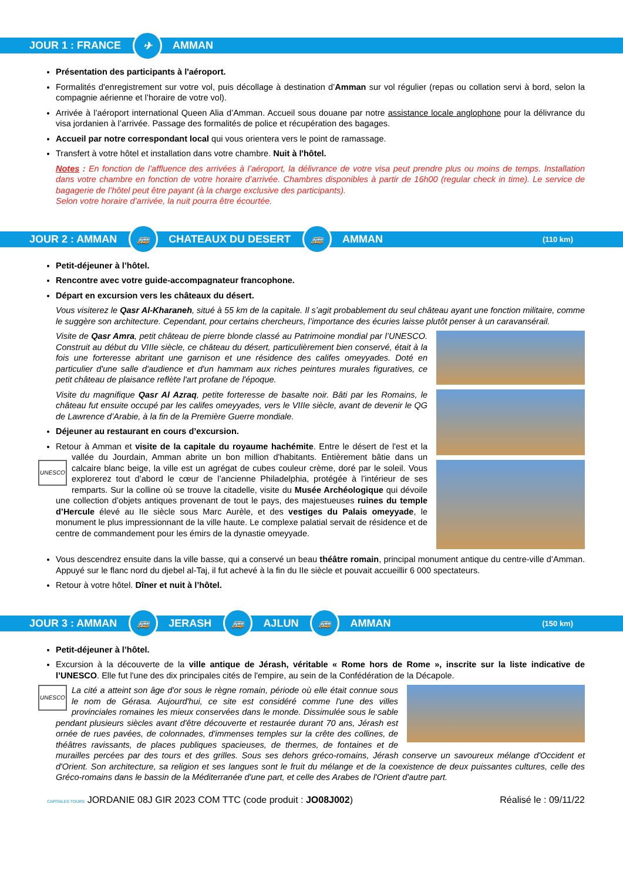JOUR 1 : FRANCE ✈ AMMAN
Présentation des participants à l'aéroport.
Formalités d'enregistrement sur votre vol, puis décollage à destination d’Amman sur vol régulier (repas ou collation servi à bord, selon la compagnie aérienne et l’horaire de votre vol).
Arrivée à l’aéroport international Queen Alia d’Amman. Accueil sous douane par notre assistance locale anglophone pour la délivrance du visa jordanien à l’arrivée. Passage des formalités de police et récupération des bagages.
Accueil par notre correspondant local qui vous orientera vers le point de ramassage.
Transfert à votre hôtel et installation dans votre chambre. Nuit à l'hôtel.
Notes : En fonction de l’affluence des arrivées à l’aéroport, la délivrance de votre visa peut prendre plus ou moins de temps. Installation dans votre chambre en fonction de votre horaire d’arrivée. Chambres disponibles à partir de 16h00 (regular check in time). Le service de bagagerie de l’hôtel peut être payant (à la charge exclusive des participants).
Selon votre horaire d’arrivée, la nuit pourra être écourtée.
JOUR 2 : AMMAN 🚌 CHATEAUX DU DESERT 🚌 AMMAN (110 km)
Petit-déjeuner à l’hôtel.
Rencontre avec votre guide-accompagnateur francophone.
Départ en excursion vers les châteaux du désert.
Vous visiterez le Qasr Al-Kharaneh, situé à 55 km de la capitale. Il s’agit probablement du seul château ayant une fonction militaire, comme le suggère son architecture. Cependant, pour certains chercheurs, l’importance des écuries laisse plutôt penser à un caravansérail.
UNESCO Visite de Qasr Amra, petit château de pierre blonde classé au Patrimoine mondial par l’UNESCO. Construit au début du VIIIe siècle, ce château du désert, particulièrement bien conservé, était à la fois une forteresse abritant une garnison et une résidence des califes omeyyades. Doté en particulier d'une salle d'audience et d'un hammam aux riches peintures murales figuratives, ce petit château de plaisance reflète l'art profane de l'époque.
Visite du magnifique Qasr Al Azraq, petite forteresse de basalte noir. Bâti par les Romains, le château fut ensuite occupé par les califes omeyyades, vers le VIIIe siècle, avant de devenir le QG de Lawrence d’Arabie, à la fin de la Première Guerre mondiale.
Déjeuner au restaurant en cours d’excursion.
Retour à Amman et visite de la capitale du royaume hachémite. Entre le désert de l'est et la vallée du Jourdain, Amman abrite un bon million d'habitants. Entièrement bâtie dans un calcaire blanc beige, la ville est un agrégat de cubes couleur crème, doré par le soleil. Vous explorerez tout d’abord le cœur de l’ancienne Philadelphia, protégée à l’intérieur de ses remparts. Sur la colline où se trouve la citadelle, visite du Musée Archéologique qui dévoile une collection d’objets antiques provenant de tout le pays, des majestueuses ruines du temple d’Hercule élevé au IIe siècle sous Marc Aurèle, et des vestiges du Palais omeyyade, le monument le plus impressionnant de la ville haute. Le complexe palatial servait de résidence et de centre de commandement pour les émirs de la dynastie omeyyade.
Vous descendrez ensuite dans la ville basse, qui a conservé un beau théâtre romain, principal monument antique du centre-ville d’Amman. Appuyé sur le flanc nord du djebel al-Taj, il fut achevé à la fin du IIe siècle et pouvait accueillir 6 000 spectateurs.
Retour à votre hôtel. Dîner et nuit à l’hôtel.
JOUR 3 : AMMAN 🚌 JERASH 🚌 AJLUN 🚌 AMMAN (150 km)
Petit-déjeuner à l’hôtel.
Excursion à la découverte de la ville antique de Jérash, véritable « Rome hors de Rome », inscrite sur la liste indicative de l’UNESCO. Elle fut l'une des dix principales cités de l'empire, au sein de la Confédération de la Décapole.
UNESCO La cité a atteint son âge d'or sous le règne romain, période où elle était connue sous le nom de Gérasa. Aujourd'hui, ce site est considéré comme l'une des villes provinciales romaines les mieux conservées dans le monde. Dissimulée sous le sable pendant plusieurs siècles avant d'être découverte et restaurée durant 70 ans, Jérash est ornée de rues pavées, de colonnades, d'immenses temples sur la crête des collines, de théâtres ravissants, de places publiques spacieuses, de thermes, de fontaines et de murailles percées par des tours et des grilles. Sous ses dehors gréco-romains, Jérash conserve un savoureux mélange d'Occident et d'Orient. Son architecture, sa religion et ses langues sont le fruit du mélange et de la coexistence de deux puissantes cultures, celle des Gréco-romains dans le bassin de la Méditerranée d'une part, et celle des Arabes de l'Orient d'autre part.
CAPITALES TOURS JORDANIE 08J GIR 2023 COM TTC (code produit : JO08J002) Réalisé le : 09/11/22